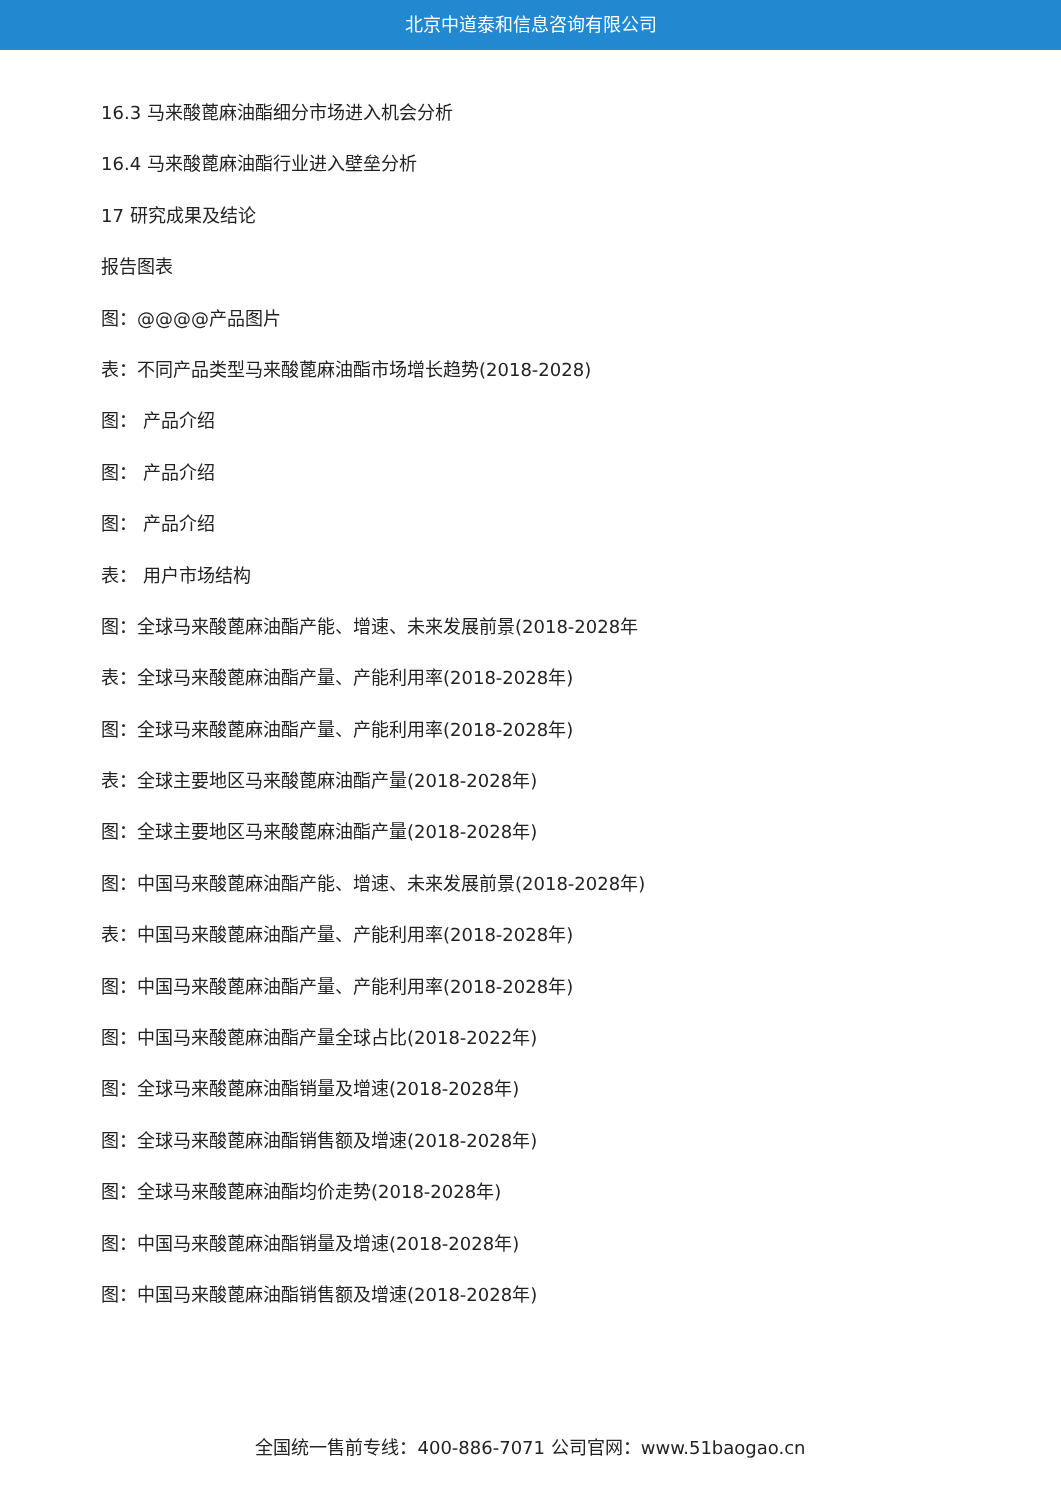北京中道泰和信息咨询有限公司
16.3 马来酸蓖麻油酯细分市场进入机会分析
16.4 马来酸蓖麻油酯行业进入壁垒分析
17 研究成果及结论
报告图表
图：@@@@产品图片
表：不同产品类型马来酸蓖麻油酯市场增长趋势(2018-2028)
图： 产品介绍
图： 产品介绍
图： 产品介绍
表： 用户市场结构
图：全球马来酸蓖麻油酯产能、增速、未来发展前景(2018-2028年
表：全球马来酸蓖麻油酯产量、产能利用率(2018-2028年)
图：全球马来酸蓖麻油酯产量、产能利用率(2018-2028年)
表：全球主要地区马来酸蓖麻油酯产量(2018-2028年)
图：全球主要地区马来酸蓖麻油酯产量(2018-2028年)
图：中国马来酸蓖麻油酯产能、增速、未来发展前景(2018-2028年)
表：中国马来酸蓖麻油酯产量、产能利用率(2018-2028年)
图：中国马来酸蓖麻油酯产量、产能利用率(2018-2028年)
图：中国马来酸蓖麻油酯产量全球占比(2018-2022年)
图：全球马来酸蓖麻油酯销量及增速(2018-2028年)
图：全球马来酸蓖麻油酯销售额及增速(2018-2028年)
图：全球马来酸蓖麻油酯均价走势(2018-2028年)
图：中国马来酸蓖麻油酯销量及增速(2018-2028年)
图：中国马来酸蓖麻油酯销售额及增速(2018-2028年)
全国统一售前专线：400-886-7071 公司官网：www.51baogao.cn